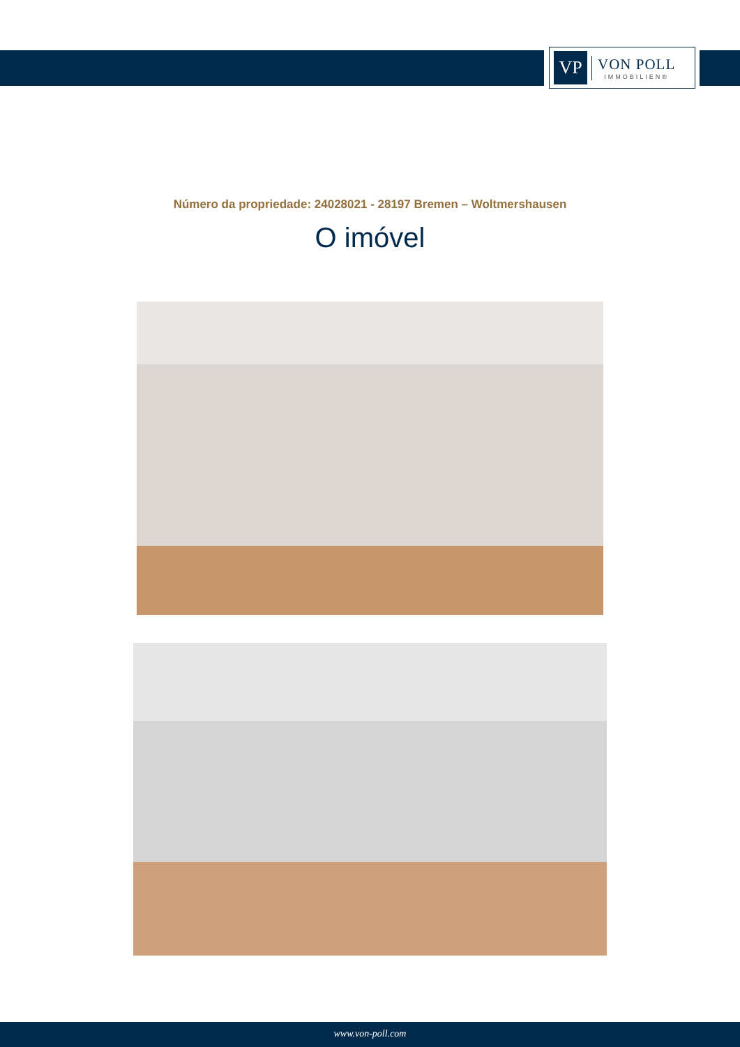VP
VON POLL
IMMOBILIEN®
Número da propriedade: 24028021 - 28197 Bremen – Woltmershausen
O imóvel
www.von-poll.com